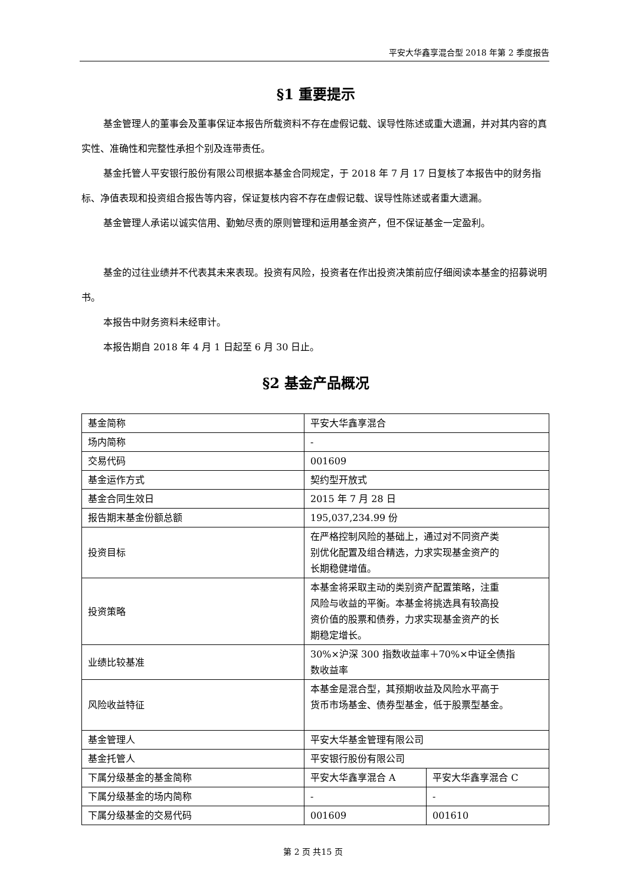平安大华鑫享混合型 2018 年第 2 季度报告
§1 重要提示
基金管理人的董事会及董事保证本报告所载资料不存在虚假记载、误导性陈述或重大遗漏，并对其内容的真实性、准确性和完整性承担个别及连带责任。
基金托管人平安银行股份有限公司根据本基金合同规定，于 2018 年 7 月 17 日复核了本报告中的财务指标、净值表现和投资组合报告等内容，保证复核内容不存在虚假记载、误导性陈述或者重大遗漏。
基金管理人承诺以诚实信用、勤勉尽责的原则管理和运用基金资产，但不保证基金一定盈利。
基金的过往业绩并不代表其未来表现。投资有风险，投资者在作出投资决策前应仔细阅读本基金的招募说明书。
本报告中财务资料未经审计。
本报告期自 2018 年 4 月 1 日起至 6 月 30 日止。
§2 基金产品概况
| 基金简称 | 平安大华鑫享混合 | |
| 场内简称 | - | |
| 交易代码 | 001609 | |
| 基金运作方式 | 契约型开放式 | |
| 基金合同生效日 | 2015 年 7 月 28 日 | |
| 报告期末基金份额总额 | 195,037,234.99 份 | |
| 投资目标 | 在严格控制风险的基础上，通过对不同资产类 别优化配置及组合精选，力求实现基金资产的 长期稳健增值。 | |
| 投资策略 | 本基金将采取主动的类别资产配置策略，注重 风险与收益的平衡。本基金将挑选具有较高投 资价值的股票和债券，力求实现基金资产的长 期稳定增长。 | |
| 业绩比较基准 | 30%×沪深 300 指数收益率＋70%×中证全债指 数收益率 | |
| 风险收益特征 | 本基金是混合型，其预期收益及风险水平高于 货币市场基金、债券型基金，低于股票型基金。 | |
| 基金管理人 | 平安大华基金管理有限公司 | |
| 基金托管人 | 平安银行股份有限公司 | |
| 下属分级基金的基金简称 | 平安大华鑫享混合 A | 平安大华鑫享混合 C |
| 下属分级基金的场内简称 | - | - |
| 下属分级基金的交易代码 | 001609 | 001610 |
第 2 页 共15 页